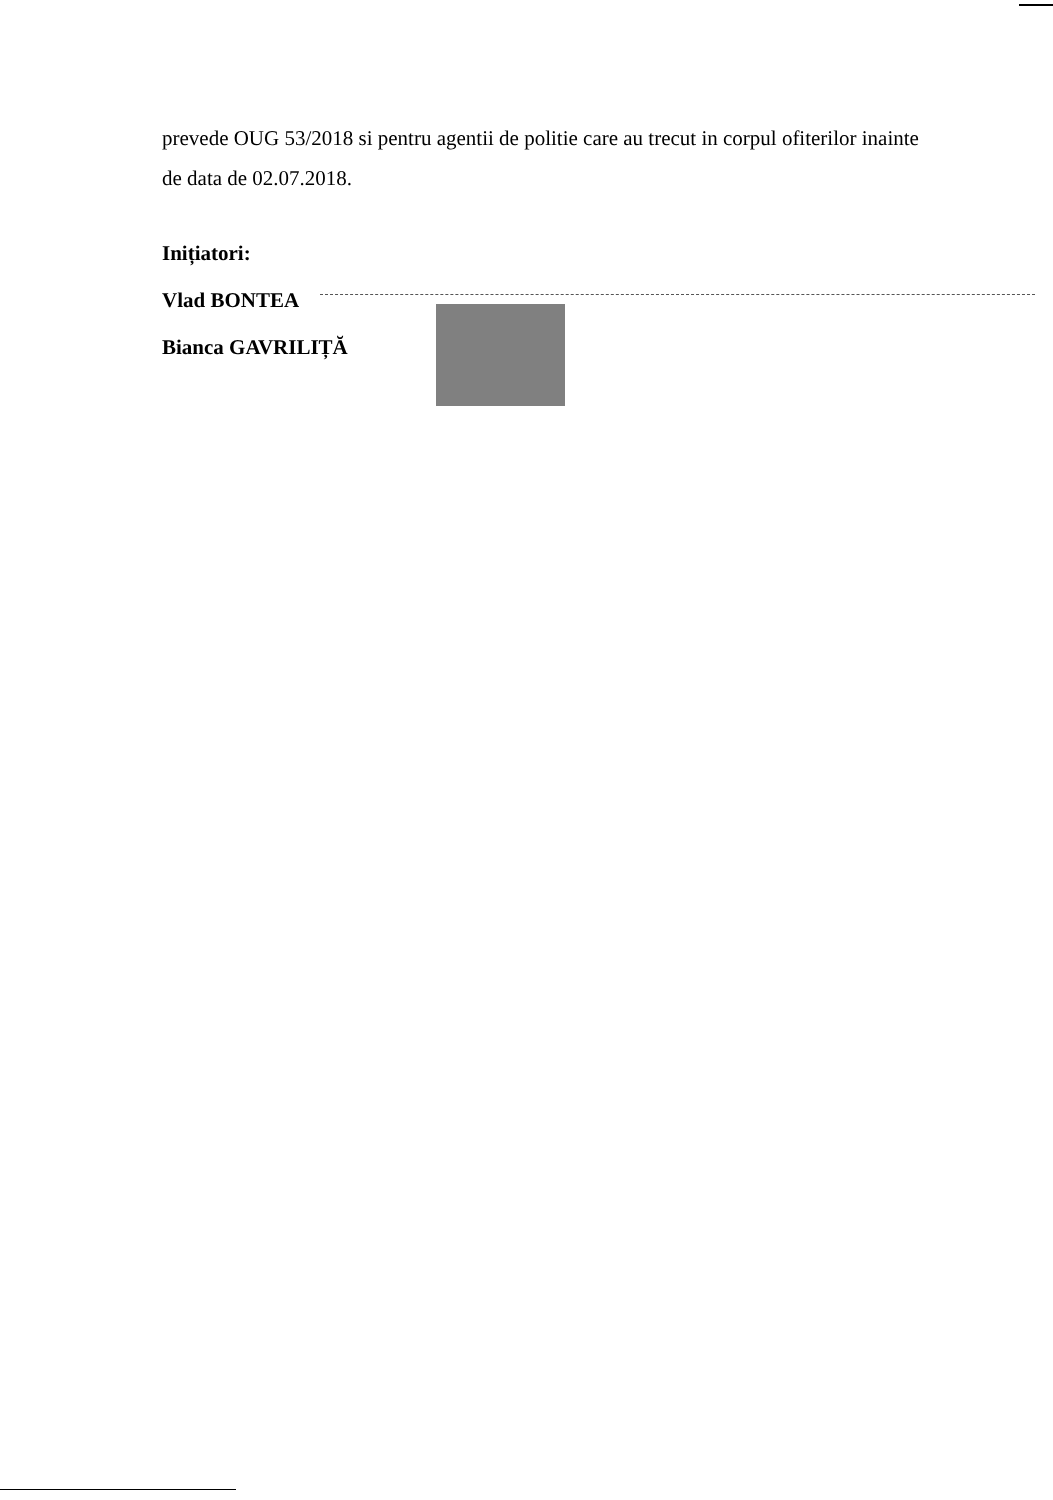prevede OUG 53/2018 si pentru agentii de politie care au trecut in corpul ofiterilor inainte de data de 02.07.2018.
Inițiatori:
Vlad BONTEA
Bianca GAVRILIȚĂ